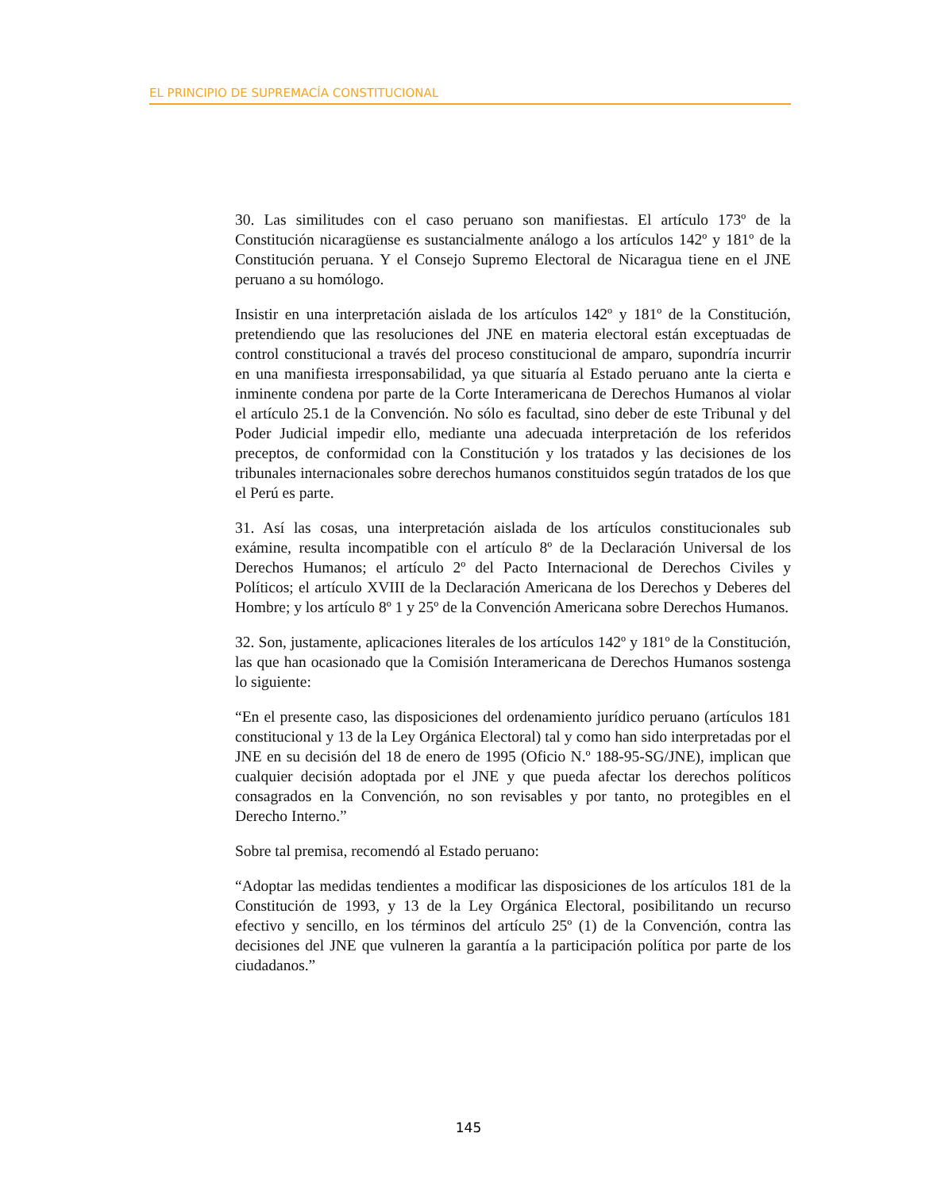EL PRINCIPIO DE SUPREMACÍA CONSTITUCIONAL
30. Las similitudes con el caso peruano son manifiestas. El artículo 173º de la Constitución nicaragüense es sustancialmente análogo a los artículos 142º y 181º de la Constitución peruana. Y el Consejo Supremo Electoral de Nicaragua tiene en el JNE peruano a su homólogo.
Insistir en una interpretación aislada de los artículos 142º y 181º de la Constitución, pretendiendo que las resoluciones del JNE en materia electoral están exceptuadas de control constitucional a través del proceso constitucional de amparo, supondría incurrir en una manifiesta irresponsabilidad, ya que situaría al Estado peruano ante la cierta e inminente condena por parte de la Corte Interamericana de Derechos Humanos al violar el artículo 25.1 de la Convención. No sólo es facultad, sino deber de este Tribunal y del Poder Judicial impedir ello, mediante una adecuada interpretación de los referidos preceptos, de conformidad con la Constitución y los tratados y las decisiones de los tribunales internacionales sobre derechos humanos constituidos según tratados de los que el Perú es parte.
31. Así las cosas, una interpretación aislada de los artículos constitucionales sub exámine, resulta incompatible con el artículo 8º de la Declaración Universal de los Derechos Humanos; el artículo 2º del Pacto Internacional de Derechos Civiles y Políticos; el artículo XVIII de la Declaración Americana de los Derechos y Deberes del Hombre; y los artículo 8º 1 y 25º de la Convención Americana sobre Derechos Humanos.
32. Son, justamente, aplicaciones literales de los artículos 142º y 181º de la Constitución, las que han ocasionado que la Comisión Interamericana de Derechos Humanos sostenga lo siguiente:
“En el presente caso, las disposiciones del ordenamiento jurídico peruano (artículos 181 constitucional y 13 de la Ley Orgánica Electoral) tal y como han sido interpretadas por el JNE en su decisión del 18 de enero de 1995 (Oficio N.º 188-95-SG/JNE), implican que cualquier decisión adoptada por el JNE y que pueda afectar los derechos políticos consagrados en la Convención, no son revisables y por tanto, no protegibles en el Derecho Interno.”
Sobre tal premisa, recomendó al Estado peruano:
“Adoptar las medidas tendientes a modificar las disposiciones de los artículos 181 de la Constitución de 1993, y 13 de la Ley Orgánica Electoral, posibilitando un recurso efectivo y sencillo, en los términos del artículo 25º (1) de la Convención, contra las decisiones del JNE que vulneren la garantía a la participación política por parte de los ciudadanos.”
145